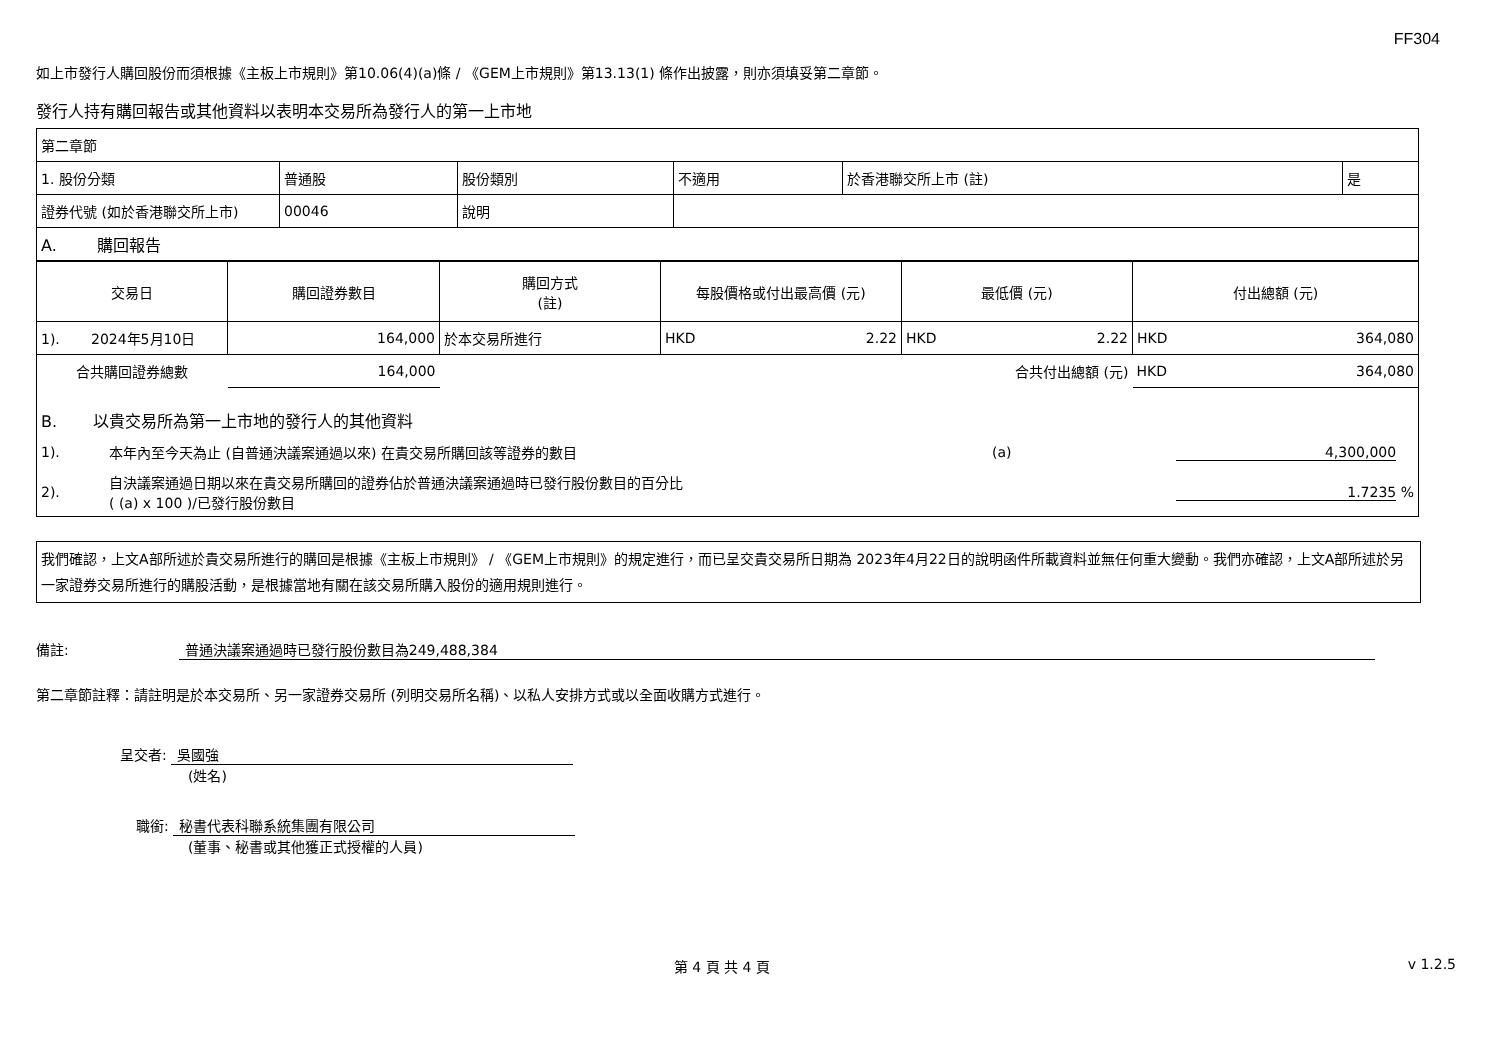FF304
如上市發行人購回股份而須根據《主板上市規則》第10.06(4)(a)條 / 《GEM上市規則》第13.13(1) 條作出披露，則亦須填妥第二章節。
發行人持有購回報告或其他資料以表明本交易所為發行人的第一上市地
| 第二章節 | | | | | |
| 1. 股份分類 | 普通股 | 股份類別 | 不適用 | 於香港聯交所上市 (註) | 是 |
| 證券代號 (如於香港聯交所上市) | 00046 | 說明 | | | |
| A. 購回報告 | | | | | |
| 交易日 | 購回證券數目 | 購回方式 (註) | 每股價格或付出最高價 (元) | 最低價 (元) | 付出總額 (元) |
| --- | --- | --- | --- | --- | --- |
| 1). 2024年5月10日 | 164,000 | 於本交易所進行 | HKD 2.22 | HKD 2.22 | HKD 364,080 |
| 合共購回證券總數 | 164,000 | | | 合共付出總額 (元) | HKD 364,080 |
| B. 以貴交易所為第一上市地的發行人的其他資料 | | |
| 1). | 本年內至今天為止 (自普通決議案通過以來) 在貴交易所購回該等證券的數目 | (a) 4,300,000 |
| 2). | 自決議案通過日期以來在貴交易所購回的證券佔於普通決議案通過時已發行股份數目的百分比 ( (a) x 100 )/已發行股份數目 | 1.7235 % |
我們確認，上文A部所述於貴交易所進行的購回是根據《主板上市規則》 / 《GEM上市規則》的規定進行，而已呈交貴交易所日期為 2023年4月22日的說明函件所載資料並無任何重大變動。我們亦確認，上文A部所述於另一家證券交易所進行的購股活動，是根據當地有關在該交易所購入股份的適用規則進行。
備註: 普通決議案通過時已發行股份數目為249,488,384
第二章節註釋：請註明是於本交易所、另一家證券交易所 (列明交易所名稱)、以私人安排方式或以全面收購方式進行。
呈交者: 吳國強
(姓名)
職銜: 秘書代表科聯系統集團有限公司
(董事、秘書或其他獲正式授權的人員)
第 4 頁 共 4 頁 v 1.2.5